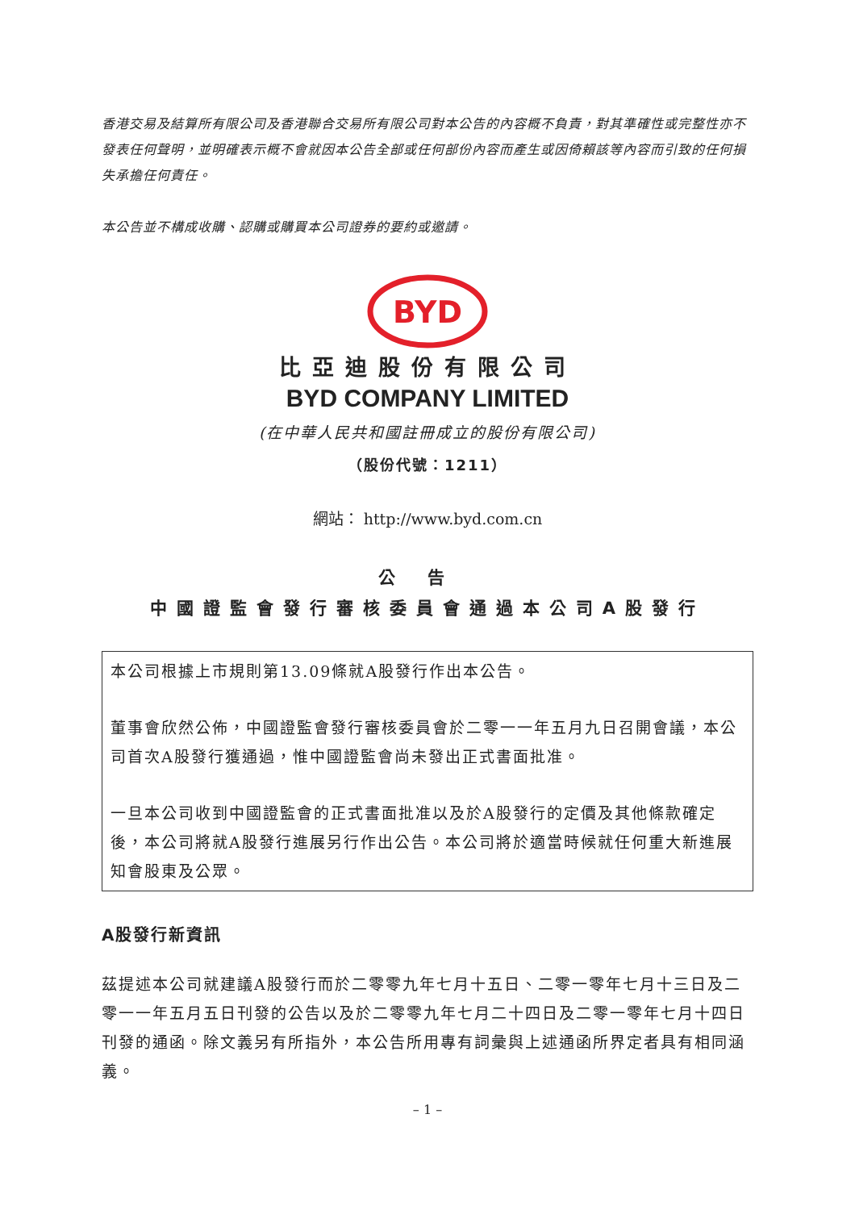香港交易及結算所有限公司及香港聯合交易所有限公司對本公告的內容概不負責，對其準確性或完整性亦不發表任何聲明，並明確表示概不會就因本公告全部或任何部份內容而產生或因倚賴該等內容而引致的任何損失承擔任何責任。
本公告並不構成收購、認購或購買本公司證券的要約或邀請。
BYD
比亞迪股份有限公司
BYD COMPANY LIMITED
(在中華人民共和國註冊成立的股份有限公司)
（股份代號：1211）
網站： http://www.byd.com.cn
公告
中國證監會發行審核委員會通過本公司A股發行
本公司根據上市規則第13.09條就A股發行作出本公告。
董事會欣然公佈，中國證監會發行審核委員會於二零一一年五月九日召開會議，本公司首次A股發行獲通過，惟中國證監會尚未發出正式書面批准。
一旦本公司收到中國證監會的正式書面批准以及於A股發行的定價及其他條款確定後，本公司將就A股發行進展另行作出公告。本公司將於適當時候就任何重大新進展知會股東及公眾。
A股發行新資訊
茲提述本公司就建議A股發行而於二零零九年七月十五日、二零一零年七月十三日及二零一一年五月五日刊發的公告以及於二零零九年七月二十四日及二零一零年七月十四日刊發的通函。除文義另有所指外，本公告所用專有詞彙與上述通函所界定者具有相同涵義。
– 1 –